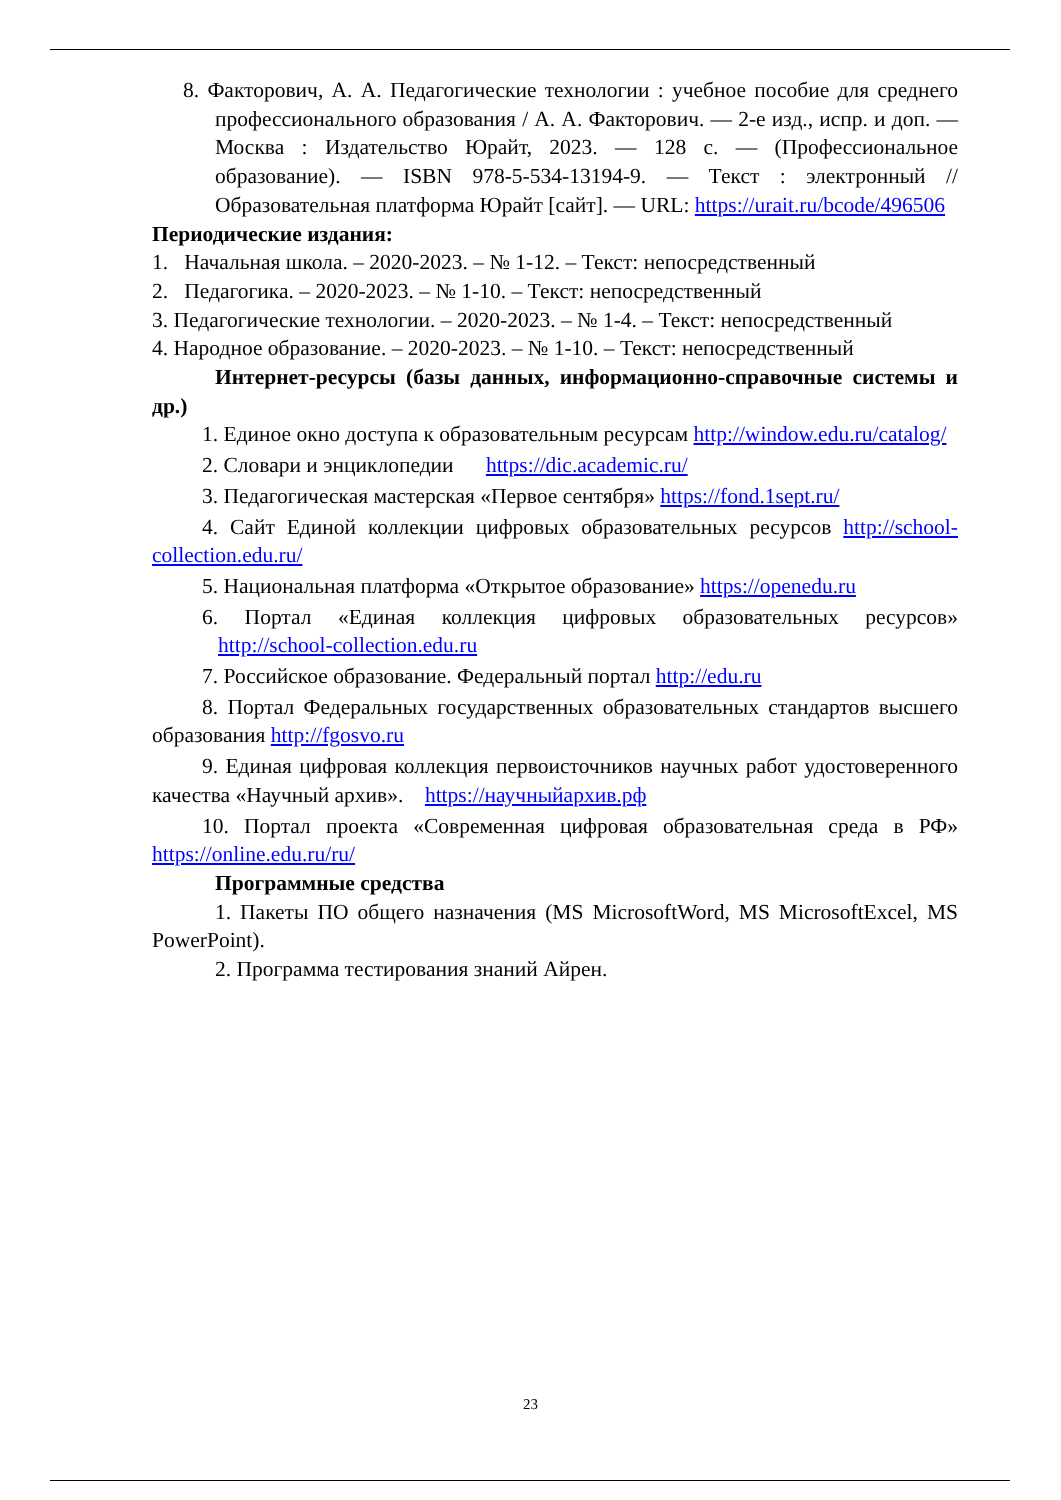8. Факторович, А. А. Педагогические технологии : учебное пособие для среднего профессионального образования / А. А. Факторович. — 2-е изд., испр. и доп. — Москва : Издательство Юрайт, 2023. — 128 с. — (Профессиональное образование). — ISBN 978-5-534-13194-9. — Текст : электронный // Образовательная платформа Юрайт [сайт]. — URL: https://urait.ru/bcode/496506
Периодические издания:
1. Начальная школа. – 2020-2023. – № 1-12. – Текст: непосредственный
2. Педагогика. – 2020-2023. – № 1-10. – Текст: непосредственный
3. Педагогические технологии. – 2020-2023. – № 1-4. – Текст: непосредственный
4. Народное образование. – 2020-2023. – № 1-10. – Текст: непосредственный
Интернет-ресурсы (базы данных, информационно-справочные системы и др.)
1. Единое окно доступа к образовательным ресурсам http://window.edu.ru/catalog/
2. Словари и энциклопедии https://dic.academic.ru/
3. Педагогическая мастерская «Первое сентября» https://fond.1sept.ru/
4. Сайт Единой коллекции цифровых образовательных ресурсов http://school-collection.edu.ru/
5. Национальная платформа «Открытое образование» https://openedu.ru
6. Портал «Единая коллекция цифровых образовательных ресурсов» http://school-collection.edu.ru
7. Российское образование. Федеральный портал http://edu.ru
8. Портал Федеральных государственных образовательных стандартов высшего образования http://fgosvo.ru
9. Единая цифровая коллекция первоисточников научных работ удостоверенного качества «Научный архив». https://научныйархив.рф
10. Портал проекта «Современная цифровая образовательная среда в РФ» https://online.edu.ru/ru/
Программные средства
1. Пакеты ПО общего назначения (MS MicrosoftWord, MS MicrosoftExcel, MS PowerPoint).
2. Программа тестирования знаний Айрен.
23